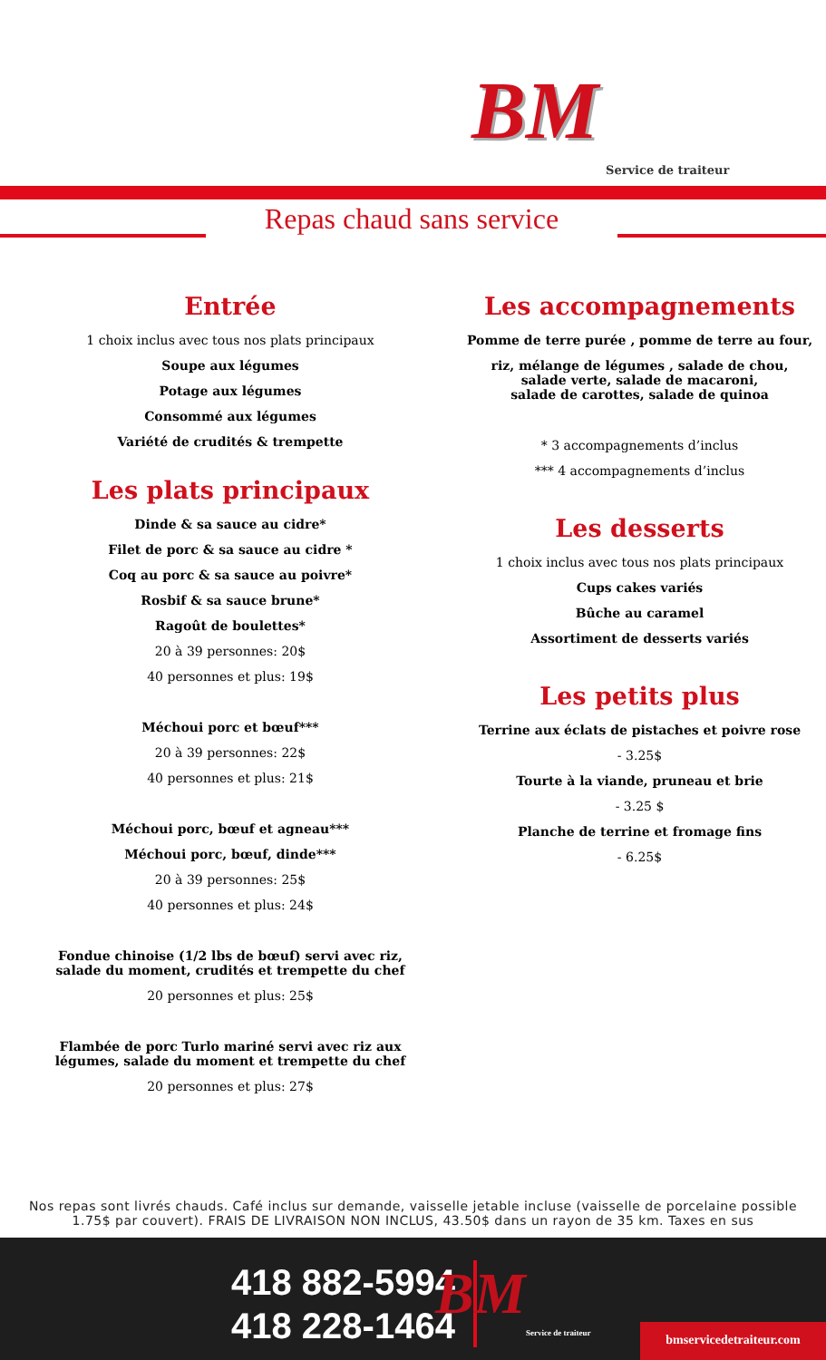BM
Service de traiteur
Repas chaud sans service
Entrée
1 choix inclus avec tous nos plats principaux
Soupe aux légumes
Potage aux légumes
Consommé aux légumes
Variété de crudités & trempette
Les plats principaux
Dinde & sa sauce au cidre*
Filet de porc & sa sauce au cidre *
Coq au porc & sa sauce au poivre*
Rosbif & sa sauce brune*
Ragoût de boulettes*
20 à 39 personnes: 20$
40 personnes et plus: 19$
Méchoui porc et bœuf***
20 à 39 personnes: 22$
40 personnes et plus: 21$
Méchoui porc, bœuf et agneau***
Méchoui porc, bœuf, dinde***
20 à 39 personnes: 25$
40 personnes et plus: 24$
Fondue chinoise (1/2 lbs de bœuf) servi avec riz,
salade du moment, crudités et trempette du chef
20 personnes et plus: 25$
Flambée de porc Turlo mariné servi avec riz aux
légumes, salade du moment et trempette du chef
20 personnes et plus: 27$
Les accompagnements
Pomme de terre purée , pomme de terre au four,
riz, mélange de légumes , salade de chou,
salade verte, salade de macaroni,
salade de carottes, salade de quinoa
* 3 accompagnements d’inclus
*** 4 accompagnements d’inclus
Les desserts
1 choix inclus avec tous nos plats principaux
Cups cakes variés
Bûche au caramel
Assortiment de desserts variés
Les petits plus
Terrine aux éclats de pistaches et poivre rose
- 3.25$
Tourte à la viande, pruneau et brie
- 3.25 $
Planche de terrine et fromage fins
- 6.25$
Nos repas sont livrés chauds. Café inclus sur demande, vaisselle jetable incluse (vaisselle de porcelaine possible 1.75$ par couvert). FRAIS DE LIVRAISON NON INCLUS, 43.50$ dans un rayon de 35 km. Taxes en sus
418 882-5994
418 228-1464
BM
Service de traiteur
bmservicedetraiteur.com